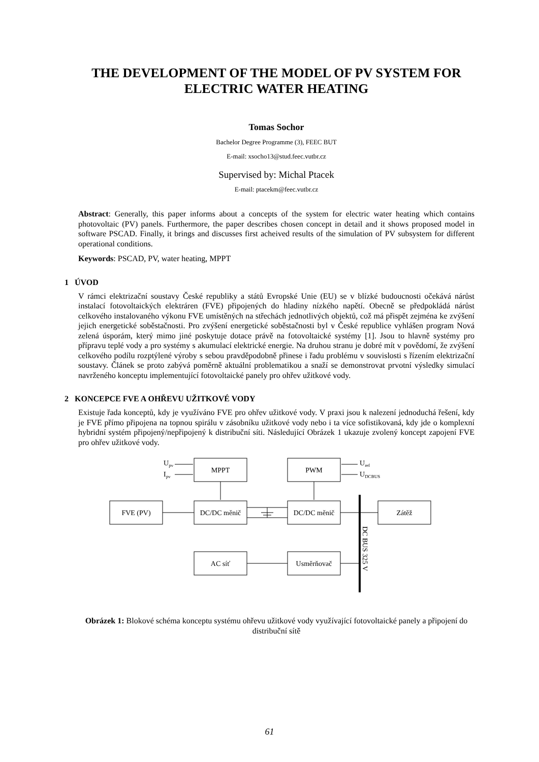THE DEVELOPMENT OF THE MODEL OF PV SYSTEM FOR ELECTRIC WATER HEATING
Tomas Sochor
Bachelor Degree Programme (3), FEEC BUT
E-mail: xsocho13@stud.feec.vutbr.cz
Supervised by: Michal Ptacek
E-mail: ptacekm@feec.vutbr.cz
Abstract: Generally, this paper informs about a concepts of the system for electric water heating which contains photovoltaic (PV) panels. Furthermore, the paper describes chosen concept in detail and it shows proposed model in software PSCAD. Finally, it brings and discusses first acheived results of the simulation of PV subsystem for different operational conditions.
Keywords: PSCAD, PV, water heating, MPPT
1 ÚVOD
V rámci elektrizační soustavy České republiky a států Evropské Unie (EU) se v blízké budoucnosti očekává nárůst instalací fotovoltaických elektráren (FVE) připojených do hladiny nízkého napětí. Obecně se předpokládá nárůst celkového instalovaného výkonu FVE umístěných na střechách jednotlivých objektů, což má přispět zejména ke zvýšení jejich energetické soběstačnosti. Pro zvýšení energetické soběstačnosti byl v České republice vyhlášen program Nová zelená úsporám, který mimo jiné poskytuje dotace právě na fotovoltaické systémy [1]. Jsou to hlavně systémy pro přípravu teplé vody a pro systémy s akumulací elektrické energie. Na druhou stranu je dobré mít v povědomí, že zvýšení celkového podílu rozptýlené výroby s sebou pravděpodobně přinese i řadu problému v souvislosti s řízením elektrizační soustavy. Článek se proto zabývá poměrně aktuální problematikou a snaží se demonstrovat prvotní výsledky simulací navrženého konceptu implementující fotovoltaické panely pro ohřev užitkové vody.
2 KONCEPCE FVE A OHŘEVU UŽITKOVÉ VODY
Existuje řada konceptů, kdy je využíváno FVE pro ohřev užitkové vody. V praxi jsou k nalezení jednoduchá řešení, kdy je FVE přímo připojena na topnou spirálu v zásobníku užitkové vody nebo i ta více sofistikovaná, kdy jde o komplexní hybridní systém připojený/nepřipojený k distribuční síti. Následující Obrázek 1 ukazuje zvolený koncept zapojení FVE pro ohřev užitkové vody.
MPPT
PWM
FVE (PV)
DC/DC měnič
DC/DC měnič
Zátěž
AC síť
Usměrňovač
Upv
Ipv
Uref
UDCBUS
DC BUS 325 V
Obrázek 1: Blokové schéma konceptu systému ohřevu užitkové vody využívající fotovoltaické panely a připojení do distribuční sítě
61